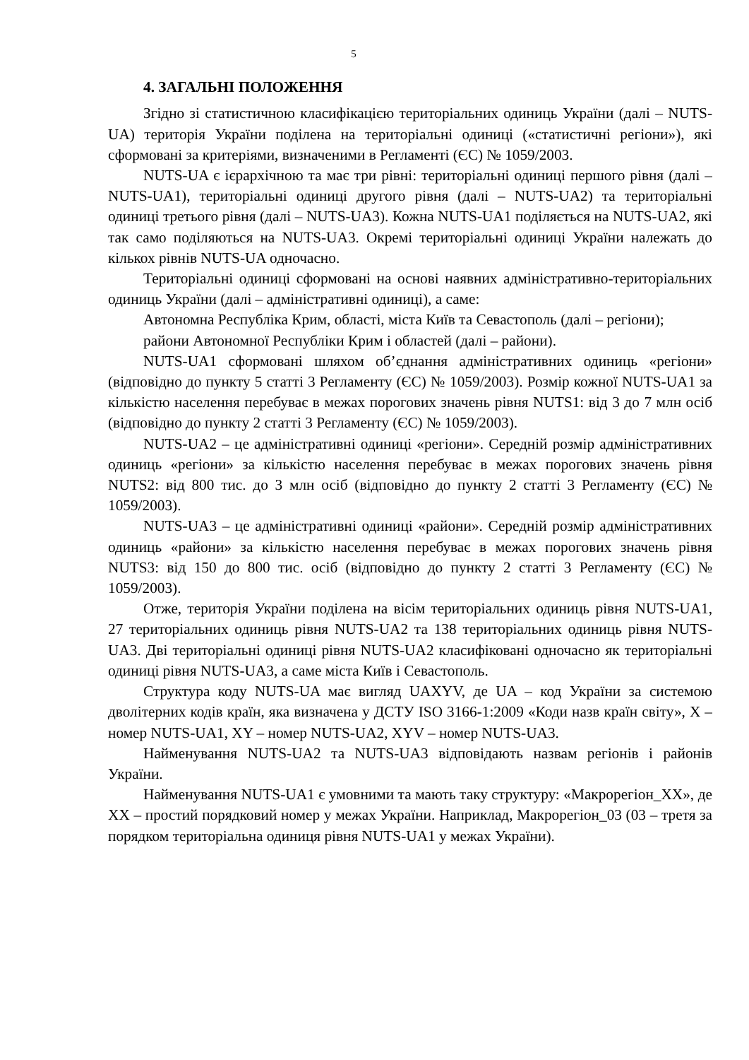5
4. ЗАГАЛЬНІ ПОЛОЖЕННЯ
Згідно зі статистичною класифікацією територіальних одиниць України (далі – NUTS-UA) територія України поділена на територіальні одиниці («статистичні регіони»), які сформовані за критеріями, визначеними в Регламенті (ЄС) № 1059/2003.
NUTS-UA є ієрархічною та має три рівні: територіальні одиниці першого рівня (далі – NUTS-UA1), територіальні одиниці другого рівня (далі – NUTS-UA2) та територіальні одиниці третього рівня (далі – NUTS-UA3). Кожна NUTS-UA1 поділяється на NUTS-UA2, які так само поділяються на NUTS-UA3. Окремі територіальні одиниці України належать до кількох рівнів NUTS-UA одночасно.
Територіальні одиниці сформовані на основі наявних адміністративно-територіальних одиниць України (далі – адміністративні одиниці), а саме:
Автономна Республіка Крим, області, міста Київ та Севастополь (далі – регіони);
райони Автономної Республіки Крим і областей (далі – райони).
NUTS-UA1 сформовані шляхом об’єднання адміністративних одиниць «регіони» (відповідно до пункту 5 статті 3 Регламенту (ЄС) № 1059/2003). Розмір кожної NUTS-UA1 за кількістю населення перебуває в межах порогових значень рівня NUTS1: від 3 до 7 млн осіб (відповідно до пункту 2 статті 3 Регламенту (ЄС) № 1059/2003).
NUTS-UA2 – це адміністративні одиниці «регіони». Середній розмір адміністративних одиниць «регіони» за кількістю населення перебуває в межах порогових значень рівня NUTS2: від 800 тис. до 3 млн осіб (відповідно до пункту 2 статті 3 Регламенту (ЄС) № 1059/2003).
NUTS-UA3 – це адміністративні одиниці «райони». Середній розмір адміністративних одиниць «райони» за кількістю населення перебуває в межах порогових значень рівня NUTS3: від 150 до 800 тис. осіб (відповідно до пункту 2 статті 3 Регламенту (ЄС) № 1059/2003).
Отже, територія України поділена на вісім територіальних одиниць рівня NUTS-UA1, 27 територіальних одиниць рівня NUTS-UA2 та 138 територіальних одиниць рівня NUTS-UA3. Дві територіальні одиниці рівня NUTS-UA2 класифіковані одночасно як територіальні одиниці рівня NUTS-UA3, а саме міста Київ і Севастополь.
Структура коду NUTS-UA має вигляд UAXYV, де UA – код України за системою дволітерних кодів країн, яка визначена у ДСТУ ISO 3166-1:2009 «Коди назв країн світу», X – номер NUTS-UA1, XY – номер NUTS-UA2, XYV – номер NUTS-UA3.
Найменування NUTS-UA2 та NUTS-UA3 відповідають назвам регіонів і районів України.
Найменування NUTS-UA1 є умовними та мають таку структуру: «Макрорегіон_XX», де XX – простий порядковий номер у межах України. Наприклад, Макрорегіон_03 (03 – третя за порядком територіальна одиниця рівня NUTS-UA1 у межах України).